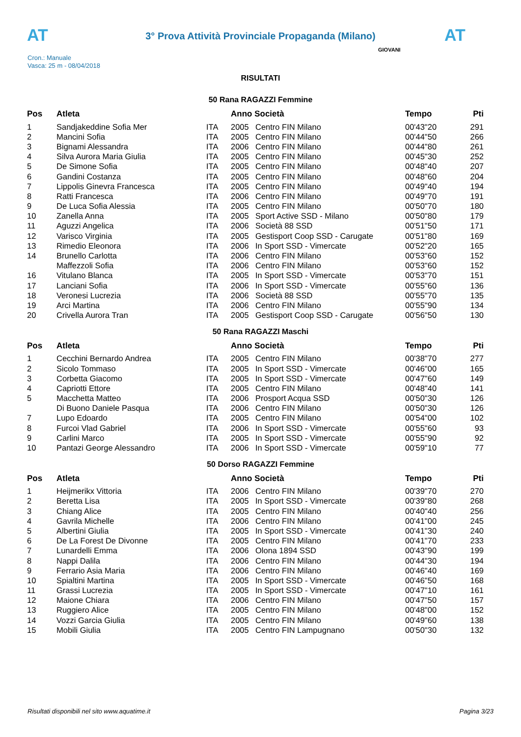AT AT
3° Prova Attività Provinciale Propaganda (Milano)
Cron.: Manuale
Vasca: 25 m - 08/04/2018
GIOVANI
RISULTATI
50 Rana RAGAZZI Femmine
| Pos | Atleta | | Anno Società | | Tempo | Pti |
| --- | --- | --- | --- | --- | --- | --- |
| 1 | Sandjakeddine Sofia Mer | ITA | 2005 | Centro FIN Milano | 00'43"20 | 291 |
| 2 | Mancini Sofia | ITA | 2005 | Centro FIN Milano | 00'44"50 | 266 |
| 3 | Bignami Alessandra | ITA | 2006 | Centro FIN Milano | 00'44"80 | 261 |
| 4 | Silva Aurora Maria Giulia | ITA | 2005 | Centro FIN Milano | 00'45"30 | 252 |
| 5 | De Simone Sofia | ITA | 2005 | Centro FIN Milano | 00'48"40 | 207 |
| 6 | Gandini Costanza | ITA | 2005 | Centro FIN Milano | 00'48"60 | 204 |
| 7 | Lippolis Ginevra Francesca | ITA | 2005 | Centro FIN Milano | 00'49"40 | 194 |
| 8 | Ratti Francesca | ITA | 2006 | Centro FIN Milano | 00'49"70 | 191 |
| 9 | De Luca Sofia Alessia | ITA | 2005 | Centro FIN Milano | 00'50"70 | 180 |
| 10 | Zanella Anna | ITA | 2005 | Sport Active SSD - Milano | 00'50"80 | 179 |
| 11 | Aguzzi Angelica | ITA | 2006 | Società 88 SSD | 00'51"50 | 171 |
| 12 | Varisco Virginia | ITA | 2005 | Gestisport Coop SSD - Carugate | 00'51"80 | 169 |
| 13 | Rimedio Eleonora | ITA | 2006 | In Sport SSD - Vimercate | 00'52"20 | 165 |
| 14 | Brunello Carlotta | ITA | 2006 | Centro FIN Milano | 00'53"60 | 152 |
| | Maffezzoli Sofia | ITA | 2006 | Centro FIN Milano | 00'53"60 | 152 |
| 16 | Vitulano Blanca | ITA | 2005 | In Sport SSD - Vimercate | 00'53"70 | 151 |
| 17 | Lanciani Sofia | ITA | 2006 | In Sport SSD - Vimercate | 00'55"60 | 136 |
| 18 | Veronesi Lucrezia | ITA | 2006 | Società 88 SSD | 00'55"70 | 135 |
| 19 | Arci Martina | ITA | 2006 | Centro FIN Milano | 00'55"90 | 134 |
| 20 | Crivella Aurora Tran | ITA | 2005 | Gestisport Coop SSD - Carugate | 00'56"50 | 130 |
50 Rana RAGAZZI Maschi
| Pos | Atleta | | Anno Società | | Tempo | Pti |
| --- | --- | --- | --- | --- | --- | --- |
| 1 | Cecchini Bernardo Andrea | ITA | 2005 | Centro FIN Milano | 00'38"70 | 277 |
| 2 | Sicolo Tommaso | ITA | 2005 | In Sport SSD - Vimercate | 00'46"00 | 165 |
| 3 | Corbetta Giacomo | ITA | 2005 | In Sport SSD - Vimercate | 00'47"60 | 149 |
| 4 | Capriotti Ettore | ITA | 2005 | Centro FIN Milano | 00'48"40 | 141 |
| 5 | Macchetta Matteo | ITA | 2006 | Prosport Acqua SSD | 00'50"30 | 126 |
| | Di Buono Daniele Pasqua | ITA | 2006 | Centro FIN Milano | 00'50"30 | 126 |
| 7 | Lupo Edoardo | ITA | 2005 | Centro FIN Milano | 00'54"00 | 102 |
| 8 | Furcoi Vlad Gabriel | ITA | 2006 | In Sport SSD - Vimercate | 00'55"60 | 93 |
| 9 | Carlini Marco | ITA | 2005 | In Sport SSD - Vimercate | 00'55"90 | 92 |
| 10 | Pantazi George Alessandro | ITA | 2006 | In Sport SSD - Vimercate | 00'59"10 | 77 |
50 Dorso RAGAZZI Femmine
| Pos | Atleta | | Anno Società | | Tempo | Pti |
| --- | --- | --- | --- | --- | --- | --- |
| 1 | Heijmerikx Vittoria | ITA | 2006 | Centro FIN Milano | 00'39"70 | 270 |
| 2 | Beretta Lisa | ITA | 2005 | In Sport SSD - Vimercate | 00'39"80 | 268 |
| 3 | Chiang Alice | ITA | 2005 | Centro FIN Milano | 00'40"40 | 256 |
| 4 | Gavrila Michelle | ITA | 2006 | Centro FIN Milano | 00'41"00 | 245 |
| 5 | Albertini Giulia | ITA | 2005 | In Sport SSD - Vimercate | 00'41"30 | 240 |
| 6 | De La Forest De Divonne | ITA | 2005 | Centro FIN Milano | 00'41"70 | 233 |
| 7 | Lunardelli Emma | ITA | 2006 | Olona 1894 SSD | 00'43"90 | 199 |
| 8 | Nappi Dalila | ITA | 2006 | Centro FIN Milano | 00'44"30 | 194 |
| 9 | Ferrario Asia Maria | ITA | 2006 | Centro FIN Milano | 00'46"40 | 169 |
| 10 | Spialtini Martina | ITA | 2005 | In Sport SSD - Vimercate | 00'46"50 | 168 |
| 11 | Grassi Lucrezia | ITA | 2005 | In Sport SSD - Vimercate | 00'47"10 | 161 |
| 12 | Maione Chiara | ITA | 2006 | Centro FIN Milano | 00'47"50 | 157 |
| 13 | Ruggiero Alice | ITA | 2005 | Centro FIN Milano | 00'48"00 | 152 |
| 14 | Vozzi Garcia Giulia | ITA | 2005 | Centro FIN Milano | 00'49"60 | 138 |
| 15 | Mobili Giulia | ITA | 2005 | Centro FIN Lampugnano | 00'50"30 | 132 |
Risultati disponibili nel sito www.aquatime.it Pagina 3/23